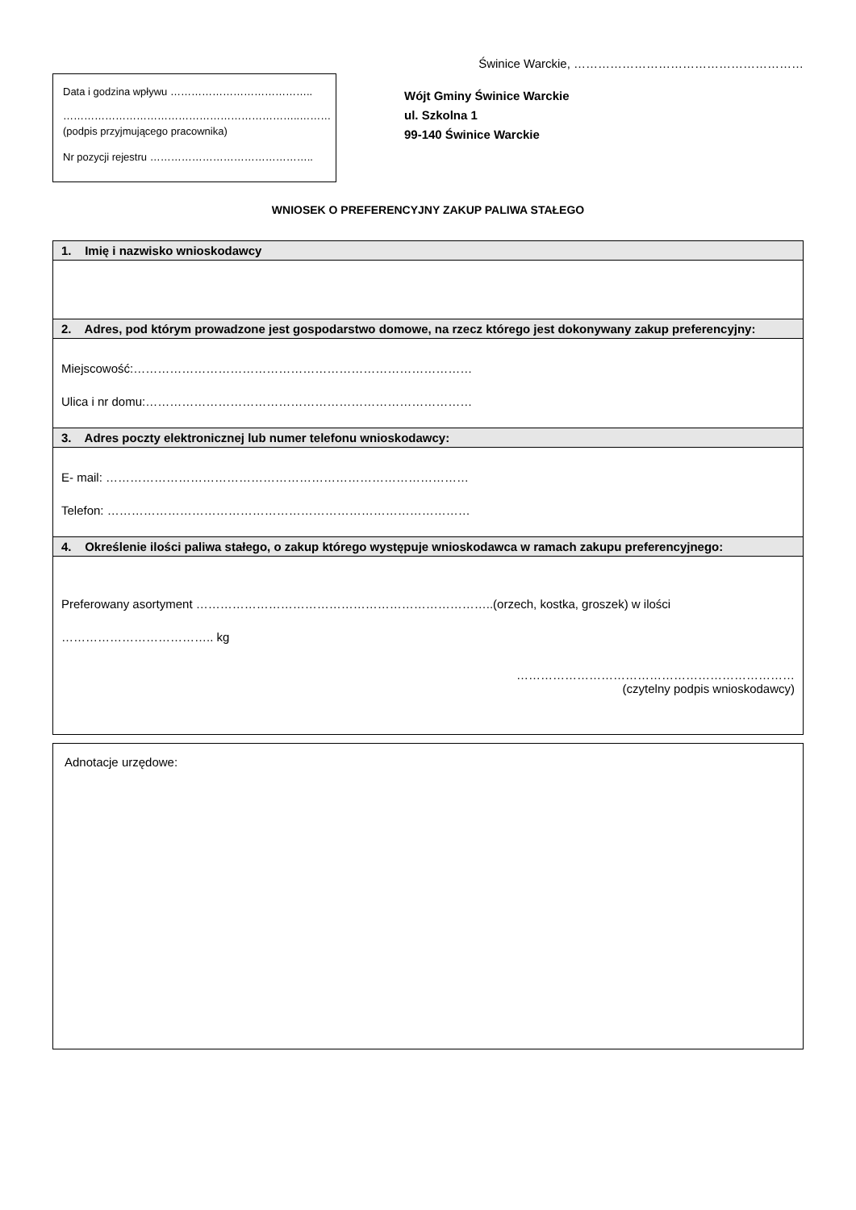Świnice Warckie, …………………………………………………
Data i godzina wpływu …………………………………..
…………………………………………………………..………
(podpis przyjmującego pracownika)
Nr pozycji rejestru ………………………………………..
Wójt Gminy Świnice Warckie
ul. Szkolna 1
99-140 Świnice Warckie
WNIOSEK O PREFERENCYJNY ZAKUP PALIWA STAŁEGO
1. Imię i nazwisko wnioskodawcy
2. Adres, pod którym prowadzone jest gospodarstwo domowe, na rzecz którego jest dokonywany zakup preferencyjny:
Miejscowość:…………………………………………………………………………
Ulica i nr domu:………………………………………………………………………
3. Adres poczty elektronicznej lub numer telefonu wnioskodawcy:
E- mail: ………………………………………………………………………………
Telefon: ………………………………………………………………………………
4. Określenie ilości paliwa stałego, o zakup którego występuje wnioskodawca w ramach zakupu preferencyjnego:
Preferowany asortyment ………………………………………………………………..(orzech, kostka, groszek) w ilości
……………………………….. kg
……………………………………………………………
(czytelny podpis wnioskodawcy)
Adnotacje urzędowe: